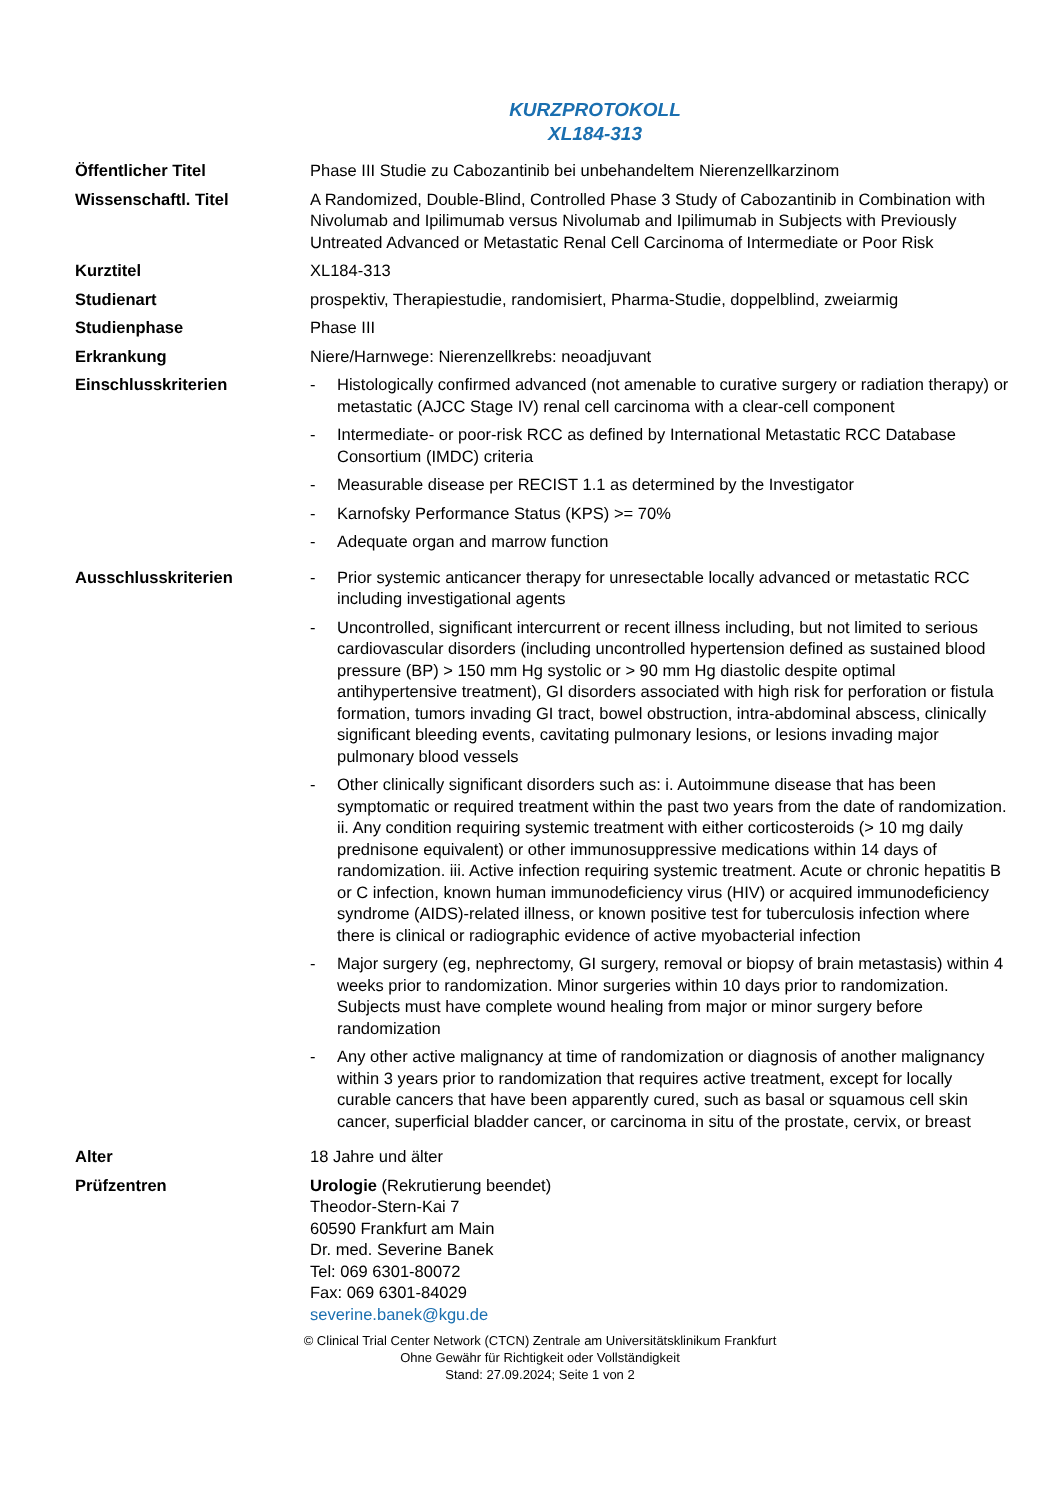KURZPROTOKOLL
XL184-313
| Öffentlicher Titel | Phase III Studie zu Cabozantinib bei unbehandeltem Nierenzellkarzinom |
| Wissenschaftl. Titel | A Randomized, Double-Blind, Controlled Phase 3 Study of Cabozantinib in Combination with Nivolumab and Ipilimumab versus Nivolumab and Ipilimumab in Subjects with Previously Untreated Advanced or Metastatic Renal Cell Carcinoma of Intermediate or Poor Risk |
| Kurztitel | XL184-313 |
| Studienart | prospektiv, Therapiestudie, randomisiert, Pharma-Studie, doppelblind, zweiarmig |
| Studienphase | Phase III |
| Erkrankung | Niere/Harnwege: Nierenzellkrebs: neoadjuvant |
| Einschlusskriterien | - Histologically confirmed advanced (not amenable to curative surgery or radiation therapy) or metastatic (AJCC Stage IV) renal cell carcinoma with a clear-cell component - Intermediate- or poor-risk RCC as defined by International Metastatic RCC Database Consortium (IMDC) criteria - Measurable disease per RECIST 1.1 as determined by the Investigator - Karnofsky Performance Status (KPS) >= 70% - Adequate organ and marrow function |
| Ausschlusskriterien | - Prior systemic anticancer therapy for unresectable locally advanced or metastatic RCC including investigational agents - Uncontrolled, significant intercurrent or recent illness including, but not limited to serious cardiovascular disorders (including uncontrolled hypertension defined as sustained blood pressure (BP) > 150 mm Hg systolic or > 90 mm Hg diastolic despite optimal antihypertensive treatment), GI disorders associated with high risk for perforation or fistula formation, tumors invading GI tract, bowel obstruction, intra-abdominal abscess, clinically significant bleeding events, cavitating pulmonary lesions, or lesions invading major pulmonary blood vessels - Other clinically significant disorders such as: i. Autoimmune disease that has been symptomatic or required treatment within the past two years from the date of randomization. ii. Any condition requiring systemic treatment with either corticosteroids (> 10 mg daily prednisone equivalent) or other immunosuppressive medications within 14 days of randomization. iii. Active infection requiring systemic treatment. Acute or chronic hepatitis B or C infection, known human immunodeficiency virus (HIV) or acquired immunodeficiency syndrome (AIDS)-related illness, or known positive test for tuberculosis infection where there is clinical or radiographic evidence of active myobacterial infection - Major surgery (eg, nephrectomy, GI surgery, removal or biopsy of brain metastasis) within 4 weeks prior to randomization. Minor surgeries within 10 days prior to randomization. Subjects must have complete wound healing from major or minor surgery before randomization - Any other active malignancy at time of randomization or diagnosis of another malignancy within 3 years prior to randomization that requires active treatment, except for locally curable cancers that have been apparently cured, such as basal or squamous cell skin cancer, superficial bladder cancer, or carcinoma in situ of the prostate, cervix, or breast |
| Alter | 18 Jahre und älter |
| Prüfzentren | Urologie (Rekrutierung beendet) Theodor-Stern-Kai 7 60590 Frankfurt am Main Dr. med. Severine Banek Tel: 069 6301-80072 Fax: 069 6301-84029 severine.banek@kgu.de |
© Clinical Trial Center Network (CTCN) Zentrale am Universitätsklinikum Frankfurt
Ohne Gewähr für Richtigkeit oder Vollständigkeit
Stand: 27.09.2024; Seite 1 von 2